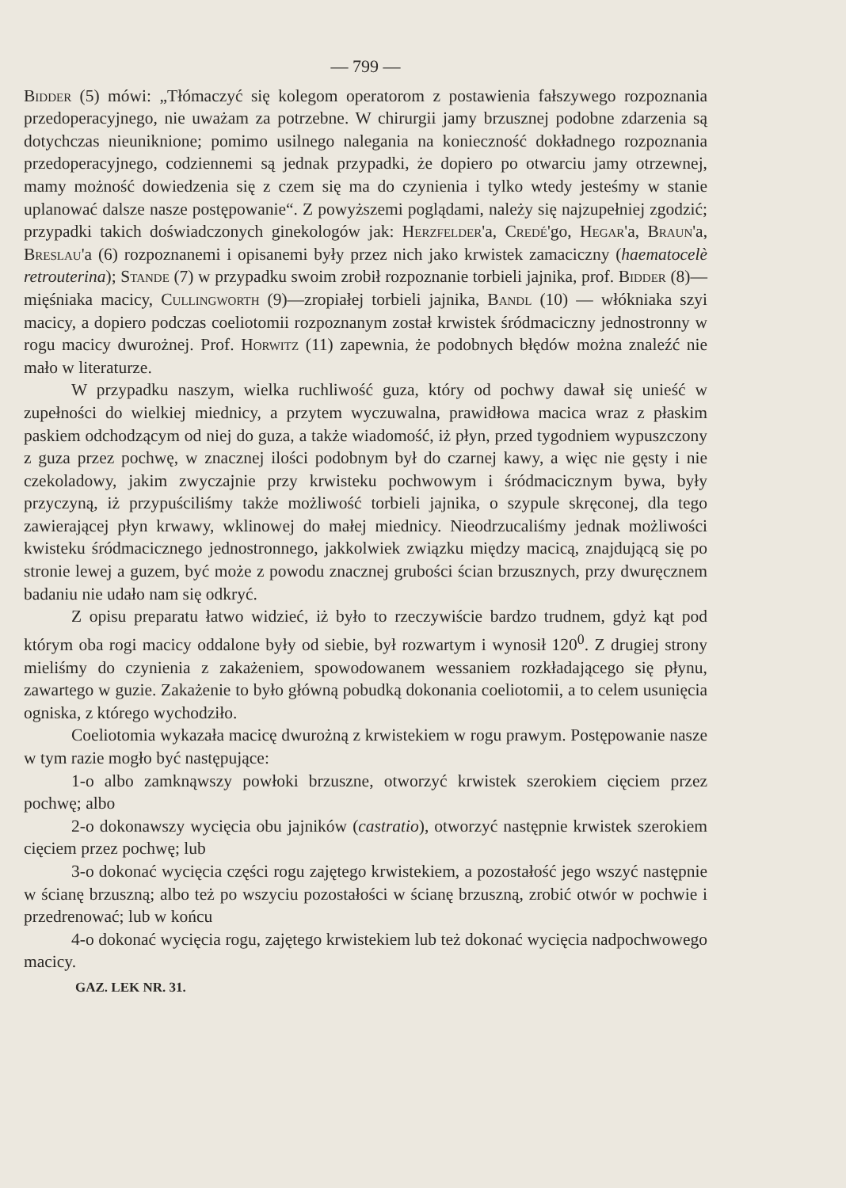— 799 —
Bidder (5) mówi: „Tłómaczyć się kolegom operatorom z postawienia fałszywego rozpoznania przedoperacyjnego, nie uważam za potrzebne. W chirurgii jamy brzusznej podobne zdarzenia są dotychczas nieuniknione; pomimo usilnego nalegania na konieczność dokładnego rozpoznania przedoperacyjnego, codziennemi są jednak przypadki, że dopiero po otwarciu jamy otrzewnej, mamy możność dowiedzenia się z czem się ma do czynienia i tylko wtedy jesteśmy w stanie uplanować dalsze nasze postępowanie“. Z powyższemi poglądami, należy się najzupełniej zgodzić; przypadki takich doświadczonych ginekologów jak: Herzfelder'a, Credé'go, Hegar'a, Braun'a, Breslau'a (6) rozpoznanemi i opisanemi były przez nich jako krwistek zamaciczny (haematocelè retrouterina); Stande (7) w przypadku swoim zrobił rozpoznanie torbieli jajnika, prof. Bidder (8)—mięśniaka macicy, Cullingworth (9)—zropiałej torbieli jajnika, Bandl (10) — włókniaka szyi macicy, a dopiero podczas coeliotomii rozpoznanym został krwistek śródmaciczny jednostronny w rogu macicy dwurożnej. Prof. Horwitz (11) zapewnia, że podobnych błędów można znaleźć nie mało w literaturze.
W przypadku naszym, wielka ruchliwość guza, który od pochwy dawał się unieść w zupełności do wielkiej miednicy, a przytem wyczuwalna, prawidłowa macica wraz z płaskim paskiem odchodzącym od niej do guza, a także wiadomość, iż płyn, przed tygodniem wypuszczony z guza przez pochwę, w znacznej ilości podobnym był do czarnej kawy, a więc nie gęsty i nie czekoladowy, jakim zwyczajnie przy krwisteku pochwowym i śródmacicznym bywa, były przyczyną, iż przypuściliśmy także możliwość torbieli jajnika, o szypule skręconej, dla tego zawierającej płyn krwawy, wklinowej do małej miednicy. Nieodrzucaliśmy jednak możliwości kwisteku śródmacicznego jednostronnego, jakkolwiek związku między macicą, znajdującą się po stronie lewej a guzem, być może z powodu znacznej grubości ścian brzusznych, przy dwuręcznem badaniu nie udało nam się odkryć.
Z opisu preparatu łatwo widzieć, iż było to rzeczywiście bardzo trudnem, gdyż kąt pod którym oba rogi macicy oddalone były od siebie, był rozwartym i wynosił 120<sup>0</sup>. Z drugiej strony mieliśmy do czynienia z zakażeniem, spowodowanem wessaniem rozkładającego się płynu, zawartego w guzie. Zakażenie to było główną pobudką dokonania coeliotomii, a to celem usunięcia ogniska, z którego wychodziło.
Coeliotomia wykazała macicę dwurożną z krwistekiem w rogu prawym. Postępowanie nasze w tym razie mogło być następujące:
1-o albo zamknąwszy powłoki brzuszne, otworzyć krwistek szerokiem cięciem przez pochwę; albo
2-o dokonawszy wycięcia obu jajników (castratio), otworzyć następnie krwistek szerokiem cięciem przez pochwę; lub
3-o dokonać wycięcia części rogu zajętego krwistekiem, a pozostałość jego wszyć następnie w ścianę brzuszną; albo też po wszyciu pozostałości w ścianę brzuszną, zrobić otwór w pochwie i przedrenować; lub w końcu
4-o dokonać wycięcia rogu, zajętego krwistekiem lub też dokonać wycięcia nadpochwowego macicy.
GAZ. LEK NR. 31.